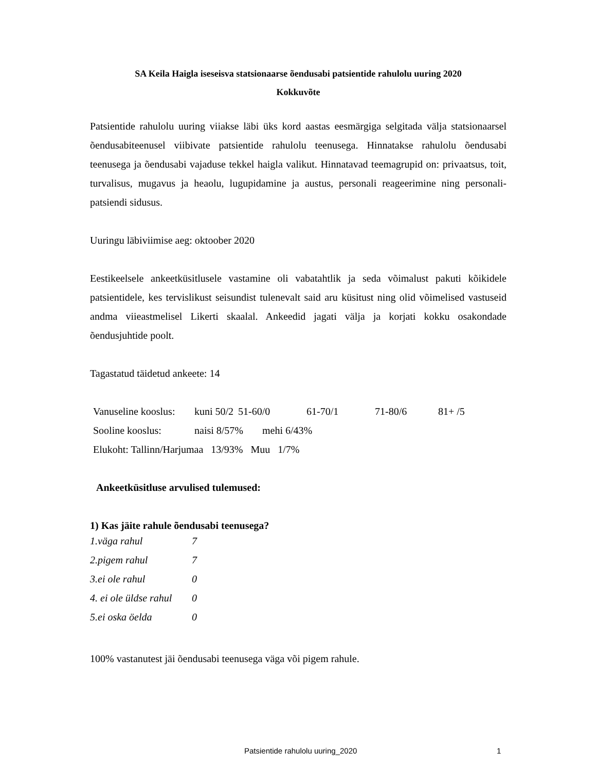SA Keila Haigla iseseisva statsionaarse õendusabi patsientide rahulolu uuring 2020
Kokkuvõte
Patsientide rahulolu uuring viiakse läbi üks kord aastas eesmärgiga selgitada välja statsionaarsel õendusabiteenusel viibivate patsientide rahulolu teenusega. Hinnatakse rahulolu õendusabi teenusega ja õendusabi vajaduse tekkel haigla valikut. Hinnatavad teemagrupid on: privaatsus, toit, turvalisus, mugavus ja heaolu, lugupidamine ja austus, personali reageerimine ning personali-patsiendi sidusus.
Uuringu läbiviimise aeg: oktoober 2020
Eestikeelsele ankeetküsitlusele vastamine oli vabatahtlik ja seda võimalust pakuti kõikidele patsientidele, kes tervislikust seisundist tulenevalt said aru küsitust ning olid võimelised vastuseid andma viieastmelisel Likerti skaalal. Ankeedid jagati välja ja korjati kokku osakondade õendusjuhtide poolt.
Tagastatud täidetud ankeete: 14
Vanuseline kooslus: kuni 50/2 51-60/0 61-70/1 71-80/6 81+ /5
Sooline kooslus: naisi 8/57% mehi 6/43%
Elukoht: Tallinn/Harjumaa 13/93% Muu 1/7%
Ankeetküsitluse arvulised tulemused:
1) Kas jäite rahule õendusabi teenusega?
| 1.väga rahul | 7 |
| 2.pigem rahul | 7 |
| 3.ei ole rahul | 0 |
| 4. ei ole üldse rahul | 0 |
| 5.ei oska öelda | 0 |
100% vastanutest jäi õendusabi teenusega väga või pigem rahule.
Patsientide rahulolu uuring_2020 1